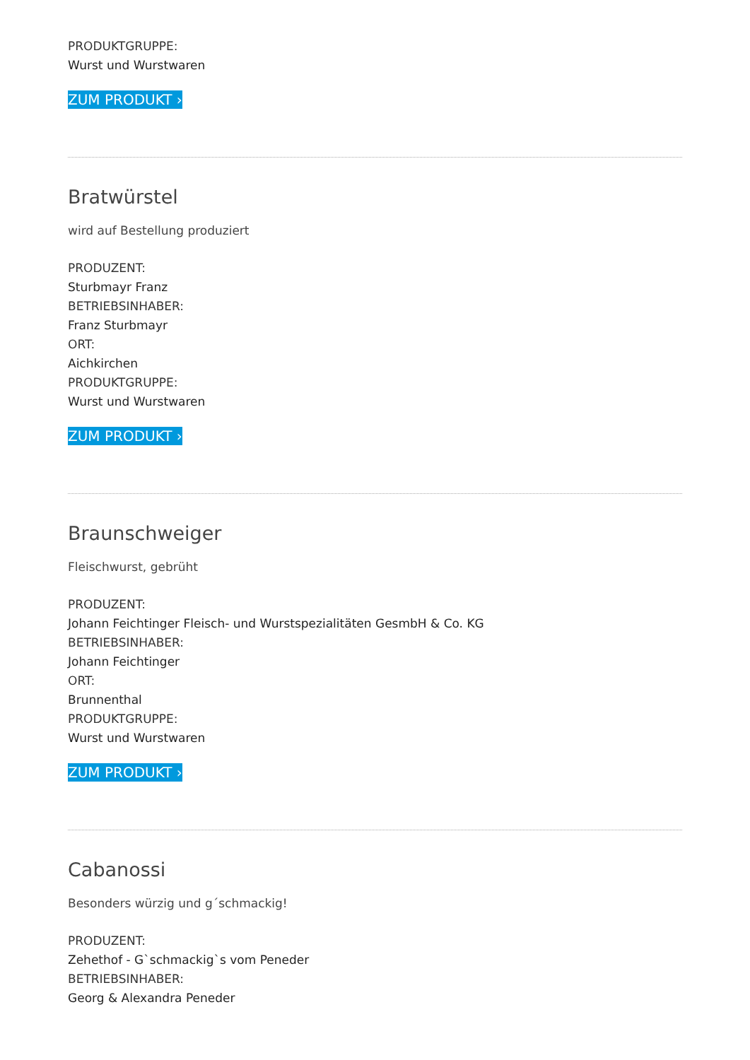PRODUKTGRUPPE:
Wurst und Wurstwaren
ZUM PRODUKT ›
Bratwürstel
wird auf Bestellung produziert
PRODUZENT:
Sturbmayr Franz
BETRIEBSINHABER:
Franz Sturbmayr
ORT:
Aichkirchen
PRODUKTGRUPPE:
Wurst und Wurstwaren
ZUM PRODUKT ›
Braunschweiger
Fleischwurst, gebrüht
PRODUZENT:
Johann Feichtinger Fleisch- und Wurstspezialitäten GesmbH & Co. KG
BETRIEBSINHABER:
Johann Feichtinger
ORT:
Brunnenthal
PRODUKTGRUPPE:
Wurst und Wurstwaren
ZUM PRODUKT ›
Cabanossi
Besonders würzig und g´schmackig!
PRODUZENT:
Zehethof - G`schmackig`s vom Peneder
BETRIEBSINHABER:
Georg & Alexandra Peneder